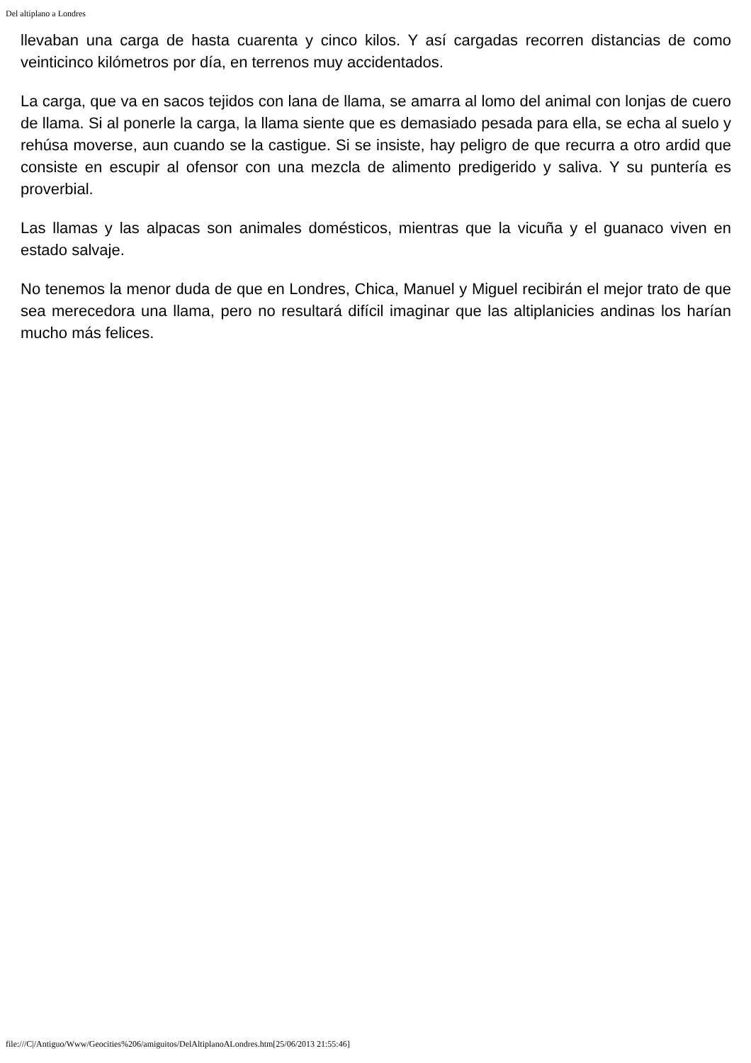Del altiplano a Londres
llevaban una carga de hasta cuarenta y cinco kilos. Y así cargadas recorren distancias de como veinticinco kilómetros por día, en terrenos muy accidentados.
La carga, que va en sacos tejidos con lana de llama, se amarra al lomo del animal con lonjas de cuero de llama. Si al ponerle la carga, la llama siente que es demasiado pesada para ella, se echa al suelo y rehúsa moverse, aun cuando se la castigue. Si se insiste, hay peligro de que recurra a otro ardid que consiste en escupir al ofensor con una mezcla de alimento predigerido y saliva. Y su puntería es proverbial.
Las llamas y las alpacas son animales domésticos, mientras que la vicuña y el guanaco viven en estado salvaje.
No tenemos la menor duda de que en Londres, Chica, Manuel y Miguel recibirán el mejor trato de que sea merecedora una llama, pero no resultará difícil imaginar que las altiplanicies andinas los harían mucho más felices.
file:///C|/Antiguo/Www/Geocities%206/amiguitos/DelAltiplanoALondres.htm[25/06/2013 21:55:46]